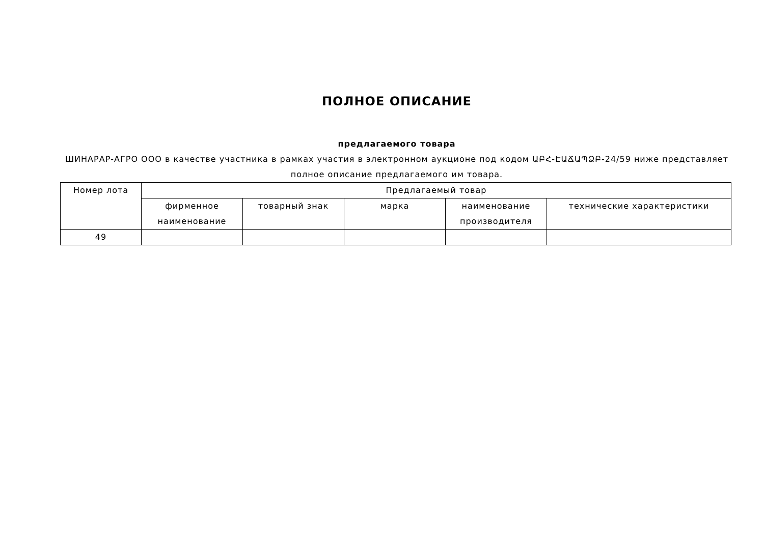ПОЛНОЕ ОПИСАНИЕ
предлагаемого товара
ШИНАРАР-АГРО ООО в качестве участника в рамках участия в электронном аукционе под кодом ԱԲՀ-ԷԱՃԱՊՁԲ-24/59 ниже представляет полное описание предлагаемого им товара.
| Номер лота | Предлагаемый товар | | | | |
| --- | --- | --- | --- | --- | --- |
| | фирменное наименование | товарный знак | марка | наименование производителя | технические характеристики |
| 49 | | | | | |